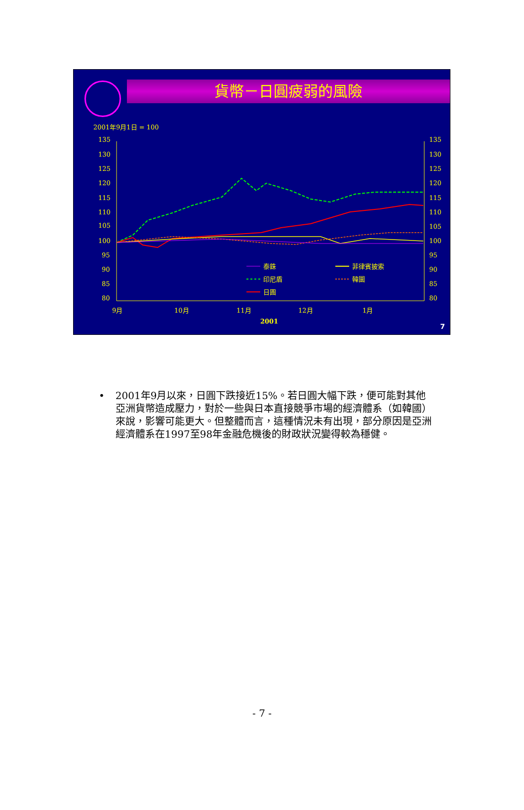貨幣－日圓疲弱的風險
2001年9月1日 = 100
135
130
125
120
115
110
105
100
95
90
85
80
135
130
125
120
115
110
105
100
95
90
85
80
9月
10月
11月
12月
1月
2001
泰銖
印尼盾
日圓
菲律賓披索
韓圜
7
• 2001年9月以來，日圓下跌接近15%。若日圓大幅下跌，便可能對其他亞洲貨幣造成壓力，對於一些與日本直接競爭市場的經濟體系（如韓國）來說，影響可能更大。但整體而言，這種情況未有出現，部分原因是亞洲經濟體系在1997至98年金融危機後的財政狀況變得較為穩健。
- 7 -